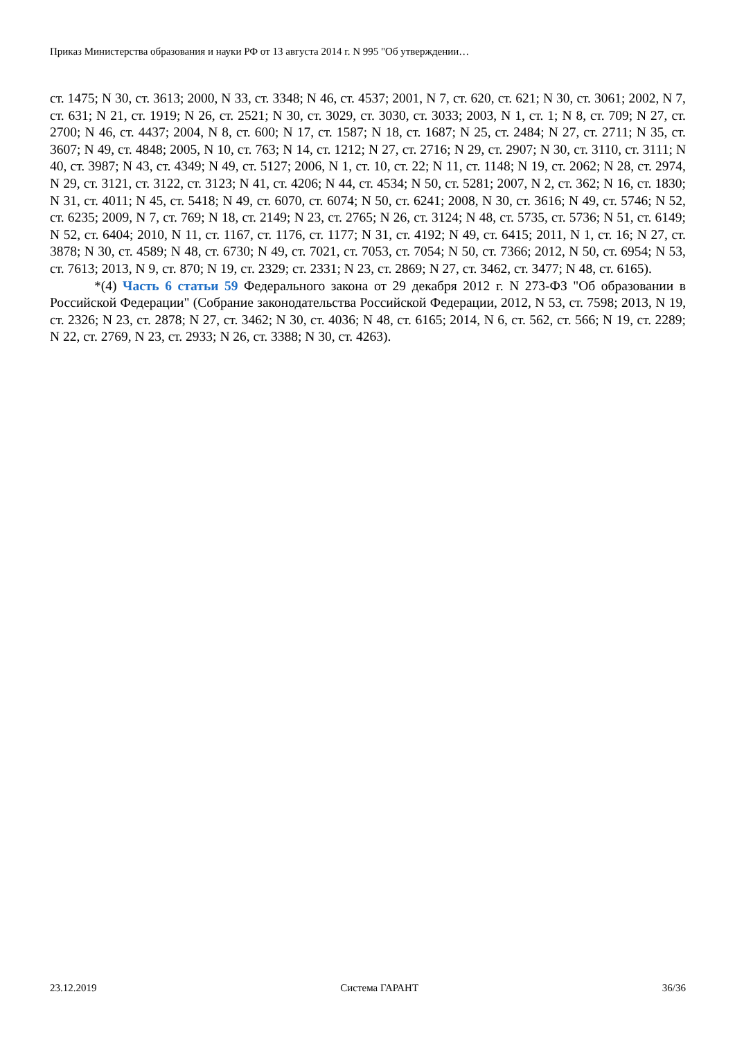Приказ Министерства образования и науки РФ от 13 августа 2014 г. N 995 "Об утверждении…
ст. 1475; N 30, ст. 3613; 2000, N 33, ст. 3348; N 46, ст. 4537; 2001, N 7, ст. 620, ст. 621; N 30, ст. 3061; 2002, N 7, ст. 631; N 21, ст. 1919; N 26, ст. 2521; N 30, ст. 3029, ст. 3030, ст. 3033; 2003, N 1, ст. 1; N 8, ст. 709; N 27, ст. 2700; N 46, ст. 4437; 2004, N 8, ст. 600; N 17, ст. 1587; N 18, ст. 1687; N 25, ст. 2484; N 27, ст. 2711; N 35, ст. 3607; N 49, ст. 4848; 2005, N 10, ст. 763; N 14, ст. 1212; N 27, ст. 2716; N 29, ст. 2907; N 30, ст. 3110, ст. 3111; N 40, ст. 3987; N 43, ст. 4349; N 49, ст. 5127; 2006, N 1, ст. 10, ст. 22; N 11, ст. 1148; N 19, ст. 2062; N 28, ст. 2974, N 29, ст. 3121, ст. 3122, ст. 3123; N 41, ст. 4206; N 44, ст. 4534; N 50, ст. 5281; 2007, N 2, ст. 362; N 16, ст. 1830; N 31, ст. 4011; N 45, ст. 5418; N 49, ст. 6070, ст. 6074; N 50, ст. 6241; 2008, N 30, ст. 3616; N 49, ст. 5746; N 52, ст. 6235; 2009, N 7, ст. 769; N 18, ст. 2149; N 23, ст. 2765; N 26, ст. 3124; N 48, ст. 5735, ст. 5736; N 51, ст. 6149; N 52, ст. 6404; 2010, N 11, ст. 1167, ст. 1176, ст. 1177; N 31, ст. 4192; N 49, ст. 6415; 2011, N 1, ст. 16; N 27, ст. 3878; N 30, ст. 4589; N 48, ст. 6730; N 49, ст. 7021, ст. 7053, ст. 7054; N 50, ст. 7366; 2012, N 50, ст. 6954; N 53, ст. 7613; 2013, N 9, ст. 870; N 19, ст. 2329; ст. 2331; N 23, ст. 2869; N 27, ст. 3462, ст. 3477; N 48, ст. 6165).
*(4) Часть 6 статьи 59 Федерального закона от 29 декабря 2012 г. N 273-ФЗ "Об образовании в Российской Федерации" (Собрание законодательства Российской Федерации, 2012, N 53, ст. 7598; 2013, N 19, ст. 2326; N 23, ст. 2878; N 27, ст. 3462; N 30, ст. 4036; N 48, ст. 6165; 2014, N 6, ст. 562, ст. 566; N 19, ст. 2289; N 22, ст. 2769, N 23, ст. 2933; N 26, ст. 3388; N 30, ст. 4263).
23.12.2019 Система ГАРАНТ 36/36